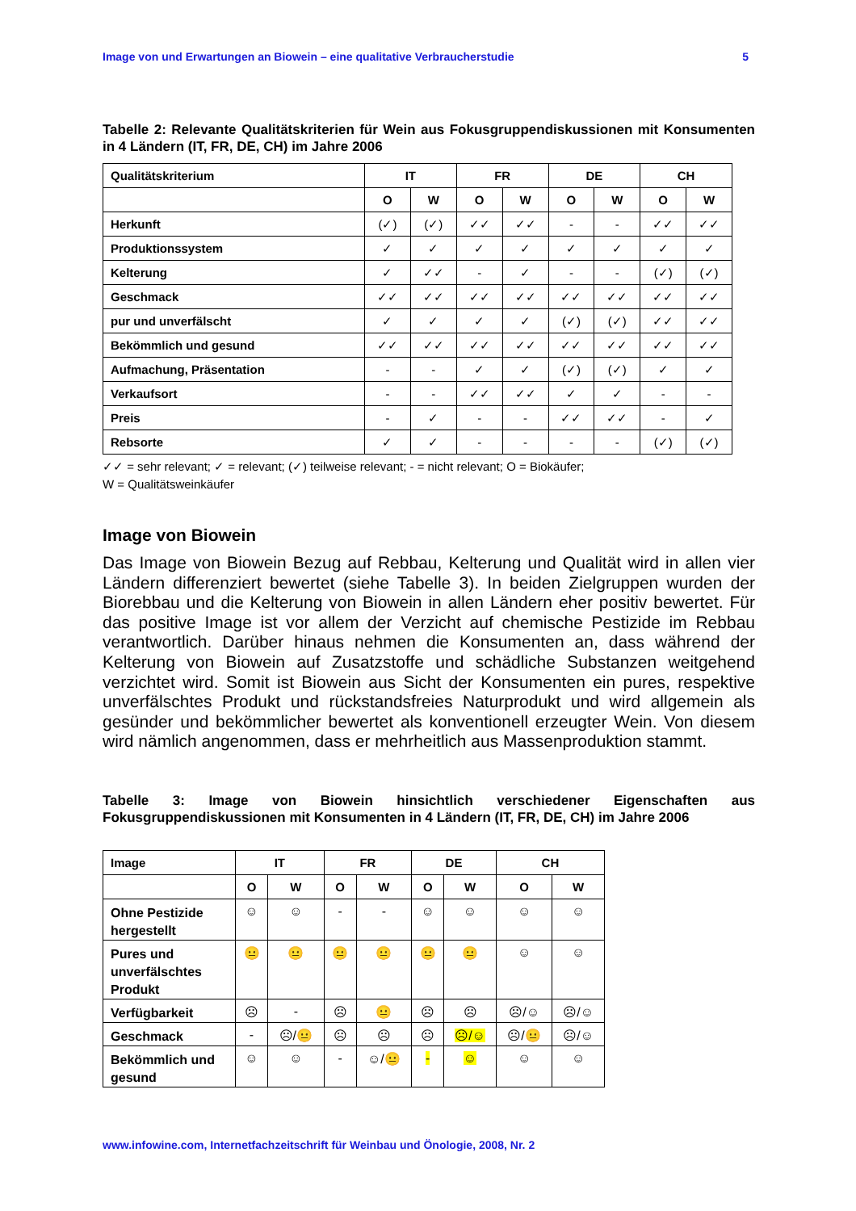Image von und Erwartungen an Biowein – eine qualitative Verbraucherstudie 5
Tabelle 2: Relevante Qualitätskriterien für Wein aus Fokusgruppendiskussionen mit Konsumenten in 4 Ländern (IT, FR, DE, CH) im Jahre 2006
| Qualitätskriterium | IT | | FR | | DE | | CH | |
| --- | --- | --- | --- | --- | --- | --- | --- | --- |
| | O | W | O | W | O | W | O | W |
| Herkunft | (✓) | (✓) | ✓✓ | ✓✓ | - | - | ✓✓ | ✓✓ |
| Produktionssystem | ✓ | ✓ | ✓ | ✓ | ✓ | ✓ | ✓ | ✓ |
| Kelterung | ✓ | ✓✓ | - | ✓ | - | - | (✓) | (✓) |
| Geschmack | ✓✓ | ✓✓ | ✓✓ | ✓✓ | ✓✓ | ✓✓ | ✓✓ | ✓✓ |
| pur und unverfälscht | ✓ | ✓ | ✓ | ✓ | (✓) | (✓) | ✓✓ | ✓✓ |
| Bekömmlich und gesund | ✓✓ | ✓✓ | ✓✓ | ✓✓ | ✓✓ | ✓✓ | ✓✓ | ✓✓ |
| Aufmachung, Präsentation | - | - | ✓ | ✓ | (✓) | (✓) | ✓ | ✓ |
| Verkaufsort | - | - | ✓✓ | ✓✓ | ✓ | ✓ | - | - |
| Preis | - | ✓ | - | - | ✓✓ | ✓✓ | - | ✓ |
| Rebsorte | ✓ | ✓ | - | - | - | - | (✓) | (✓) |
✓✓ = sehr relevant; ✓ = relevant; (✓) teilweise relevant; - = nicht relevant; O = Biokäufer;
W = Qualitätsweinkäufer
Image von Biowein
Das Image von Biowein Bezug auf Rebbau, Kelterung und Qualität wird in allen vier Ländern differenziert bewertet (siehe Tabelle 3). In beiden Zielgruppen wurden der Biorebbau und die Kelterung von Biowein in allen Ländern eher positiv bewertet. Für das positive Image ist vor allem der Verzicht auf chemische Pestizide im Rebbau verantwortlich. Darüber hinaus nehmen die Konsumenten an, dass während der Kelterung von Biowein auf Zusatzstoffe und schädliche Substanzen weitgehend verzichtet wird. Somit ist Biowein aus Sicht der Konsumenten ein pures, respektive unverfälschtes Produkt und rückstandsfreies Naturprodukt und wird allgemein als gesünder und bekömmlicher bewertet als konventionell erzeugter Wein. Von diesem wird nämlich angenommen, dass er mehrheitlich aus Massenproduktion stammt.
Tabelle 3: Image von Biowein hinsichtlich verschiedener Eigenschaften aus Fokusgruppendiskussionen mit Konsumenten in 4 Ländern (IT, FR, DE, CH) im Jahre 2006
| Image | IT | | FR | | DE | | CH | |
| --- | --- | --- | --- | --- | --- | --- | --- | --- |
| | O | W | O | W | O | W | O | W |
| Ohne Pestizide hergestellt | ☺ | ☺ | - | - | ☺ | ☺ | ☺ | ☺ |
| Pures und unverfälschtes Produkt | 😐 | 😐 | 😐 | 😐 | 😐 | 😐 | ☺ | ☺ |
| Verfügbarkeit | ☹ | - | ☹ | 😐 | ☹ | ☹ | ☹/☺ | ☹/☺ |
| Geschmack | - | ☹/😐 | ☹ | ☹ | ☹ | ☹/☺ | ☹/😐 | ☹/☺ |
| Bekömmlich und gesund | ☺ | ☺ | - | ☺/😐 | - | ☺ | ☺ | ☺ |
www.infowine.com, Internetfachzeitschrift für Weinbau und Önologie, 2008, Nr. 2